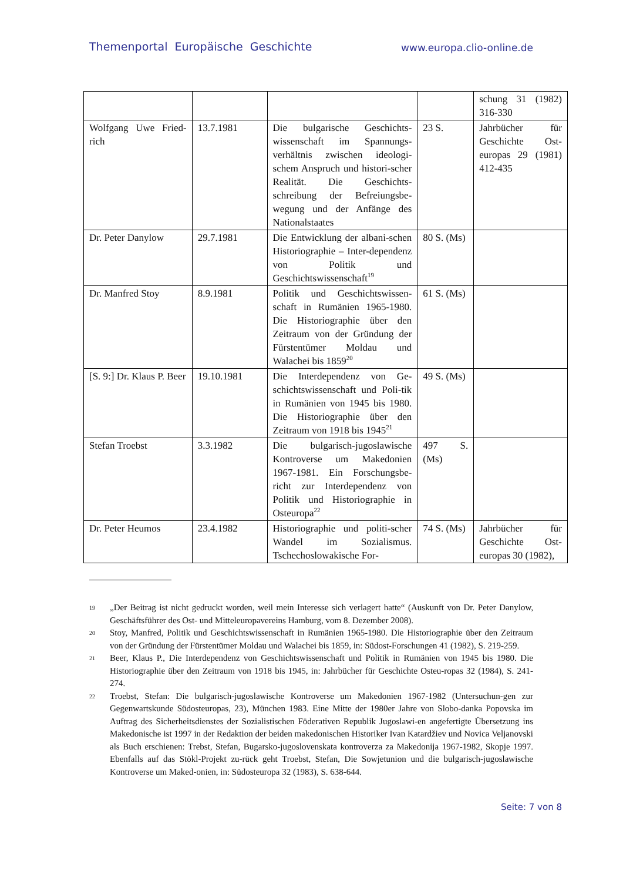Themenportal Europäische Geschichte
www.europa.clio-online.de
| | | | | schung 31 (1982) 316-330 |
| Wolfgang Uwe Fried-rich | 13.7.1981 | Die bulgarische Geschichts-wissenschaft im Spannungs-verhältnis zwischen ideologi-schem Anspruch und histori-scher Realität. Die Geschichts-schreibung der Befreiungsbe-wegung und der Anfänge des Nationalstaates | 23 S. | Jahrbücher für Geschichte Ost-europas 29 (1981) 412-435 |
| Dr. Peter Danylow | 29.7.1981 | Die Entwicklung der albani-schen Historiographie – Inter-dependenz von Politik und Geschichtswissenschaft<sup>19</sup> | 80 S. (Ms) | |
| Dr. Manfred Stoy | 8.9.1981 | Politik und Geschichtswissen-schaft in Rumänien 1965-1980. Die Historiographie über den Zeitraum von der Gründung der Fürstentümer Moldau und Walachei bis 1859<sup>20</sup> | 61 S. (Ms) | |
| [S. 9:] Dr. Klaus P. Beer | 19.10.1981 | Die Interdependenz von Ge-schichtswissenschaft und Poli-tik in Rumänien von 1945 bis 1980. Die Historiographie über den Zeitraum von 1918 bis 1945<sup>21</sup> | 49 S. (Ms) | |
| Stefan Troebst | 3.3.1982 | Die bulgarisch-jugoslawische Kontroverse um Makedonien 1967-1981. Ein Forschungsbe-richt zur Interdependenz von Politik und Historiographie in Osteuropa<sup>22</sup> | 497 S. (Ms) | |
| Dr. Peter Heumos | 23.4.1982 | Historiographie und politi-scher Wandel im Sozialismus. Tschechoslowakische For- | 74 S. (Ms) | Jahrbücher für Geschichte Ost-europas 30 (1982), |
19
„Der Beitrag ist nicht gedruckt worden, weil mein Interesse sich verlagert hatte“ (Auskunft von Dr. Peter Danylow, Geschäftsführer des Ost- und Mitteleuropavereins Hamburg, vom 8. Dezember 2008).
20
Stoy, Manfred, Politik und Geschichtswissenschaft in Rumänien 1965-1980. Die Historiographie über den Zeitraum von der Gründung der Fürstentümer Moldau und Walachei bis 1859, in: Südost-Forschungen 41 (1982), S. 219-259.
21
Beer, Klaus P., Die Interdependenz von Geschichtswissenschaft und Politik in Rumänien von 1945 bis 1980. Die Historiographie über den Zeitraum von 1918 bis 1945, in: Jahrbücher für Geschichte Osteu-ropas 32 (1984), S. 241-274.
22
Troebst, Stefan: Die bulgarisch-jugoslawische Kontroverse um Makedonien 1967-1982 (Untersuchun-gen zur Gegenwartskunde Südosteuropas, 23), München 1983. Eine Mitte der 1980er Jahre von Slobo-danka Popovska im Auftrag des Sicherheitsdienstes der Sozialistischen Föderativen Republik Jugoslawi-en angefertigte Übersetzung ins Makedonische ist 1997 in der Redaktion der beiden makedonischen Historiker Ivan Katardžiev und Novica Veljanovski als Buch erschienen: Trebst, Stefan, Bugarsko-jugoslovenskata kontroverza za Makedonija 1967-1982, Skopje 1997. Ebenfalls auf das Stökl-Projekt zu-rück geht Troebst, Stefan, Die Sowjetunion und die bulgarisch-jugoslawische Kontroverse um Maked-onien, in: Südosteuropa 32 (1983), S. 638-644.
Seite: 7 von 8